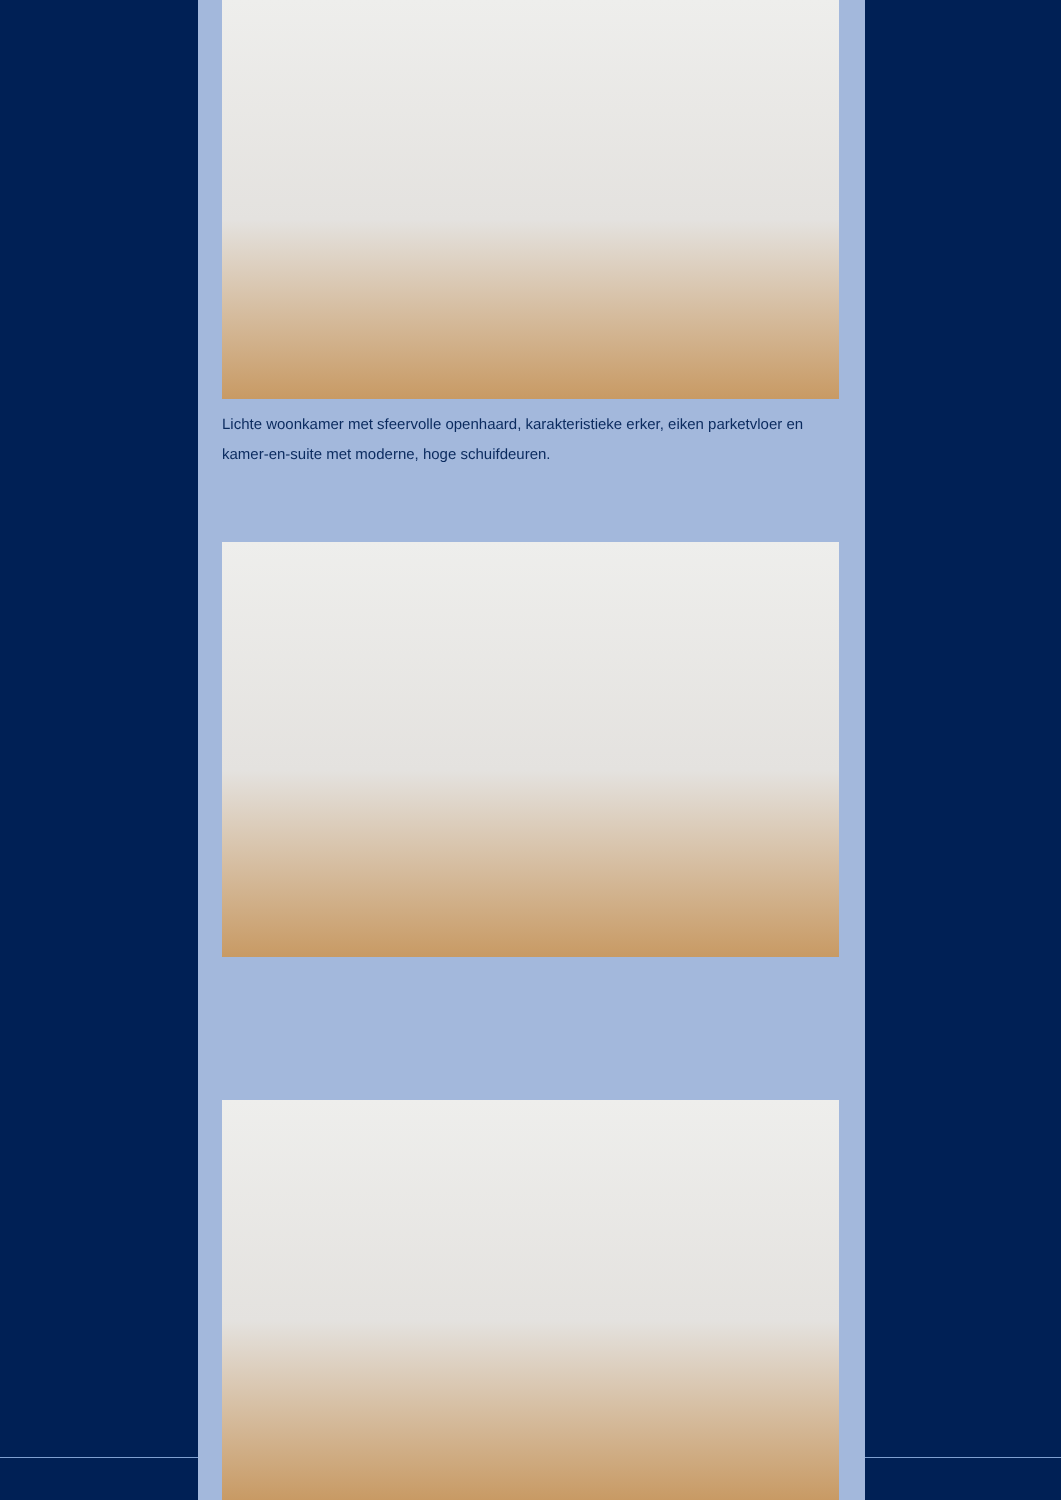Lichte woonkamer met sfeervolle openhaard, karakteristieke erker, eiken parketvloer en kamer-en-suite met moderne, hoge schuifdeuren.